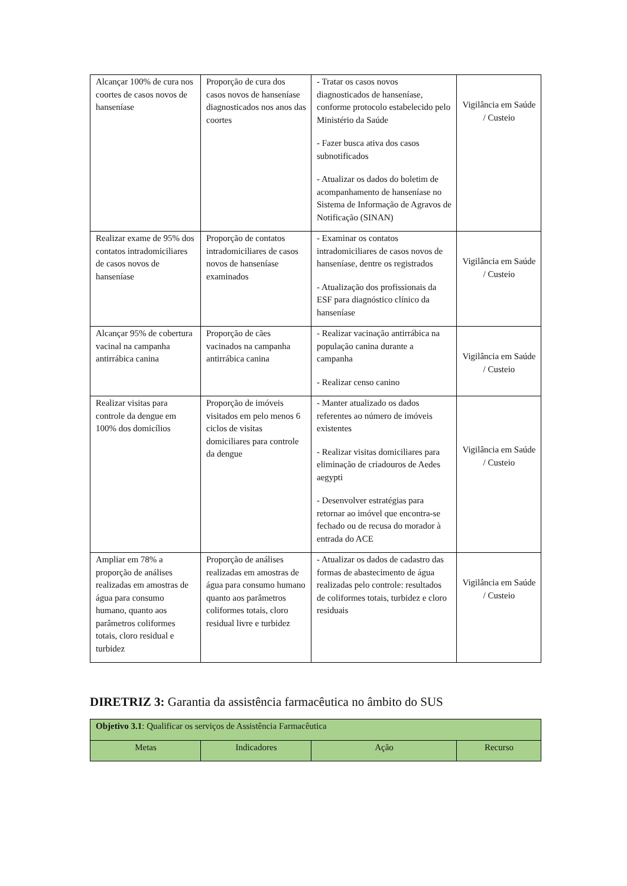| Alcançar 100% de cura nos coortes de casos novos de hanseníase | Proporção de cura dos casos novos de hanseníase diagnosticados nos anos das coortes | - Tratar os casos novos diagnosticados de hanseníase, conforme protocolo estabelecido pelo Ministério da Saúde - Fazer busca ativa dos casos subnotificados - Atualizar os dados do boletim de acompanhamento de hanseníase no Sistema de Informação de Agravos de Notificação (SINAN) | Vigilância em Saúde / Custeio |
| Realizar exame de 95% dos contatos intradomiciliares de casos novos de hanseníase | Proporção de contatos intradomiciliares de casos novos de hanseníase examinados | - Examinar os contatos intradomiciliares de casos novos de hanseníase, dentre os registrados - Atualização dos profissionais da ESF para diagnóstico clínico da hanseníase | Vigilância em Saúde / Custeio |
| Alcançar 95% de cobertura vacinal na campanha antirrábica canina | Proporção de cães vacinados na campanha antirrábica canina | - Realizar vacinação antirrábica na população canina durante a campanha - Realizar censo canino | Vigilância em Saúde / Custeio |
| Realizar visitas para controle da dengue em 100% dos domicílios | Proporção de imóveis visitados em pelo menos 6 ciclos de visitas domiciliares para controle da dengue | - Manter atualizado os dados referentes ao número de imóveis existentes - Realizar visitas domiciliares para eliminação de criadouros de Aedes aegypti - Desenvolver estratégias para retornar ao imóvel que encontra-se fechado ou de recusa do morador à entrada do ACE | Vigilância em Saúde / Custeio |
| Ampliar em 78% a proporção de análises realizadas em amostras de água para consumo humano, quanto aos parâmetros coliformes totais, cloro residual e turbidez | Proporção de análises realizadas em amostras de água para consumo humano quanto aos parâmetros coliformes totais, cloro residual livre e turbidez | - Atualizar os dados de cadastro das formas de abastecimento de água realizadas pelo controle: resultados de coliformes totais, turbidez e cloro residuais | Vigilância em Saúde / Custeio |
DIRETRIZ 3: Garantia da assistência farmacêutica no âmbito do SUS
| Objetivo 3.1 : Qualificar os serviços de Assistência Farmacêutica | | | |
| Metas | Indicadores | Ação | Recurso |